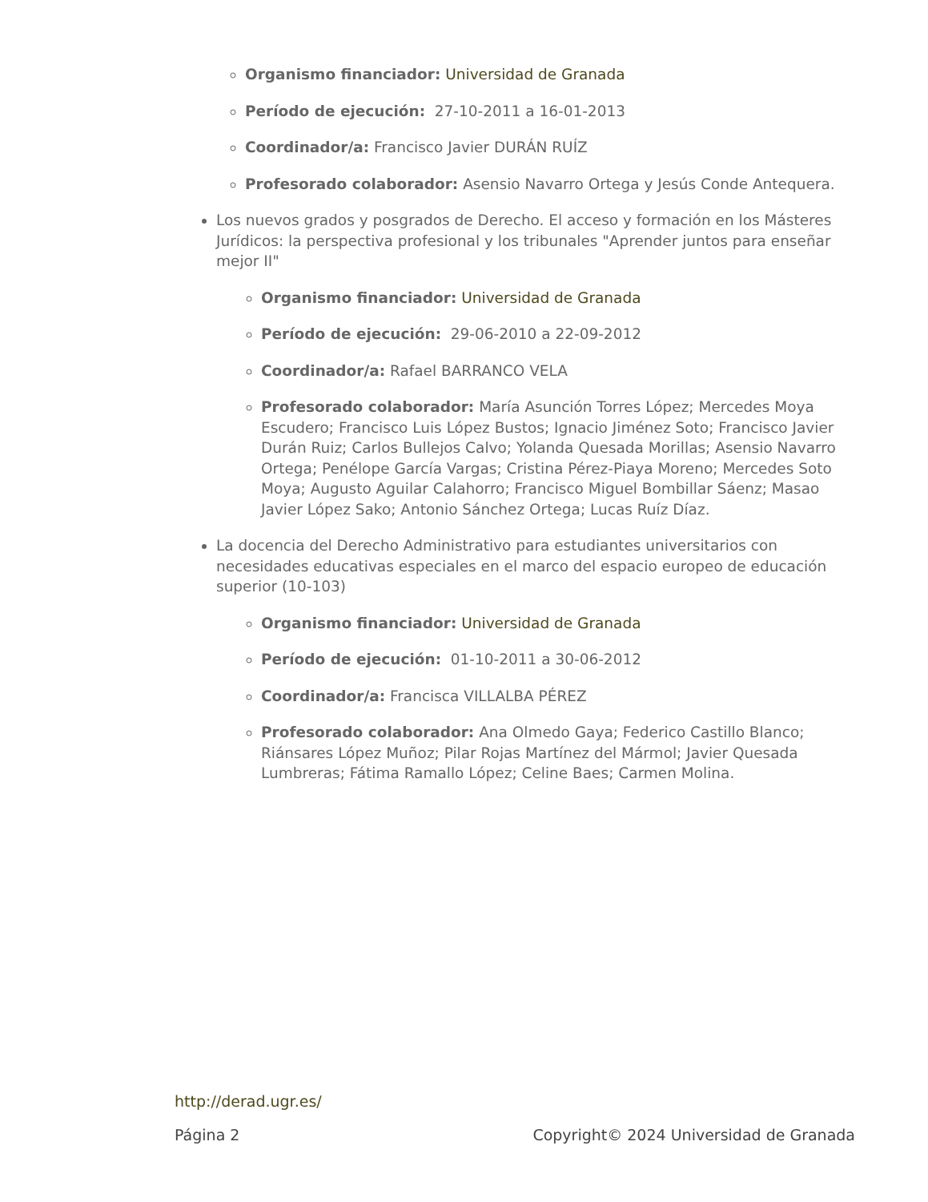Organismo financiador: Universidad de Granada
Período de ejecución: 27-10-2011 a 16-01-2013
Coordinador/a: Francisco Javier DURÁN RUÍZ
Profesorado colaborador: Asensio Navarro Ortega y Jesús Conde Antequera.
Los nuevos grados y posgrados de Derecho. El acceso y formación en los Másteres Jurídicos: la perspectiva profesional y los tribunales "Aprender juntos para enseñar mejor II"
Organismo financiador: Universidad de Granada
Período de ejecución: 29-06-2010 a 22-09-2012
Coordinador/a: Rafael BARRANCO VELA
Profesorado colaborador: María Asunción Torres López; Mercedes Moya Escudero; Francisco Luis López Bustos; Ignacio Jiménez Soto; Francisco Javier Durán Ruiz; Carlos Bullejos Calvo; Yolanda Quesada Morillas; Asensio Navarro Ortega; Penélope García Vargas; Cristina Pérez-Piaya Moreno; Mercedes Soto Moya; Augusto Aguilar Calahorro; Francisco Miguel Bombillar Sáenz; Masao Javier López Sako; Antonio Sánchez Ortega; Lucas Ruíz Díaz.
La docencia del Derecho Administrativo para estudiantes universitarios con necesidades educativas especiales en el marco del espacio europeo de educación superior (10-103)
Organismo financiador: Universidad de Granada
Período de ejecución: 01-10-2011 a 30-06-2012
Coordinador/a: Francisca VILLALBA PÉREZ
Profesorado colaborador: Ana Olmedo Gaya; Federico Castillo Blanco; Riánsares López Muñoz; Pilar Rojas Martínez del Mármol; Javier Quesada Lumbreras; Fátima Ramallo López; Celine Baes; Carmen Molina.
http://derad.ugr.es/
Página 2 Copyright© 2024 Universidad de Granada